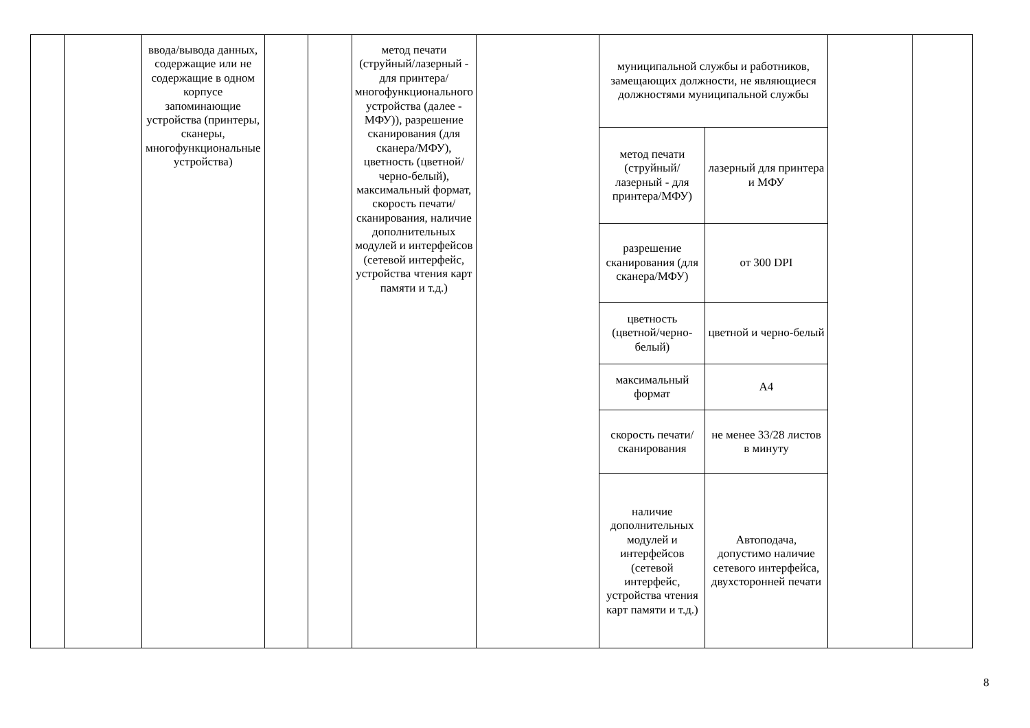| | | ввода/вывода данных, содержащие или не содержащие в одном корпусе запоминающие устройства (принтеры, сканеры, многофункциональные устройства) | | | метод печати (струйный/лазерный - для принтера/многофункционального устройства (далее - МФУ)), разрешение сканирования (для сканера/МФУ), цветность (цветной/черно-белый), максимальный формат, скорость печати/сканирования, наличие дополнительных модулей и интерфейсов (сетевой интерфейс, устройства чтения карт памяти и т.д.) | | муниципальной службы и работников, замещающих должности, не являющиеся должностями муниципальной службы | | | |
| | | | | | | | метод печати (струйный/лазерный - для принтера/МФУ) | лазерный для принтера и МФУ | | |
| | | | | | | | разрешение сканирования (для сканера/МФУ) | от 300 DPI | | |
| | | | | | | | цветность (цветной/черно-белый) | цветной и черно-белый | | |
| | | | | | | | максимальный формат | А4 | | |
| | | | | | | | скорость печати/сканирования | не менее 33/28 листов в минуту | | |
| | | | | | | | наличие дополнительных модулей и интерфейсов (сетевой интерфейс, устройства чтения карт памяти и т.д.) | Автоподача, допустимо наличие сетевого интерфейса, двухсторонней печати | | |
8